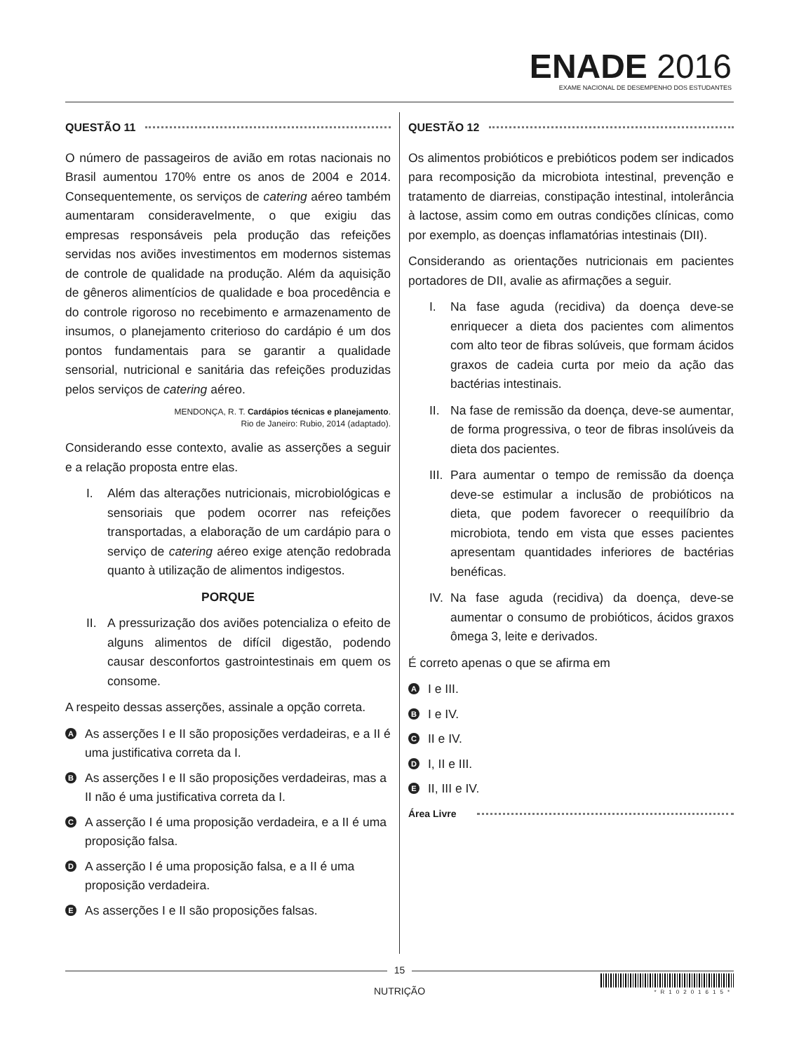ENADE 2016
EXAME NACIONAL DE DESEMPENHO DOS ESTUDANTES
QUESTÃO 11
O número de passageiros de avião em rotas nacionais no Brasil aumentou 170% entre os anos de 2004 e 2014. Consequentemente, os serviços de catering aéreo também aumentaram consideravelmente, o que exigiu das empresas responsáveis pela produção das refeições servidas nos aviões investimentos em modernos sistemas de controle de qualidade na produção. Além da aquisição de gêneros alimentícios de qualidade e boa procedência e do controle rigoroso no recebimento e armazenamento de insumos, o planejamento criterioso do cardápio é um dos pontos fundamentais para se garantir a qualidade sensorial, nutricional e sanitária das refeições produzidas pelos serviços de catering aéreo.
MENDONÇA, R. T. Cardápios técnicas e planejamento.
Rio de Janeiro: Rubio, 2014 (adaptado).
Considerando esse contexto, avalie as asserções a seguir e a relação proposta entre elas.
I. Além das alterações nutricionais, microbiológicas e sensoriais que podem ocorrer nas refeições transportadas, a elaboração de um cardápio para o serviço de catering aéreo exige atenção redobrada quanto à utilização de alimentos indigestos.
PORQUE
II.
A pressurização dos aviões potencializa o efeito de alguns alimentos de difícil digestão, podendo causar desconfortos gastrointestinais em quem os consome.
A respeito dessas asserções, assinale a opção correta.
A
As asserções I e II são proposições verdadeiras, e a II é uma justificativa correta da I.
B
As asserções I e II são proposições verdadeiras, mas a II não é uma justificativa correta da I.
C
A asserção I é uma proposição verdadeira, e a II é uma proposição falsa.
D
A asserção I é uma proposição falsa, e a II é uma proposição verdadeira.
E
As asserções I e II são proposições falsas.
QUESTÃO 12
Os alimentos probióticos e prebióticos podem ser indicados para recomposição da microbiota intestinal, prevenção e tratamento de diarreias, constipação intestinal, intolerância à lactose, assim como em outras condições clínicas, como por exemplo, as doenças inflamatórias intestinais (DII).
Considerando as orientações nutricionais em pacientes portadores de DII, avalie as afirmações a seguir.
I. Na fase aguda (recidiva) da doença deve-se enriquecer a dieta dos pacientes com alimentos com alto teor de fibras solúveis, que formam ácidos graxos de cadeia curta por meio da ação das bactérias intestinais.
II.
Na fase de remissão da doença, deve-se aumentar, de forma progressiva, o teor de fibras insolúveis da dieta dos pacientes.
III.
Para aumentar o tempo de remissão da doença deve-se estimular a inclusão de probióticos na dieta, que podem favorecer o reequilíbrio da microbiota, tendo em vista que esses pacientes apresentam quantidades inferiores de bactérias benéficas.
IV.
Na fase aguda (recidiva) da doença, deve-se aumentar o consumo de probióticos, ácidos graxos ômega 3, leite e derivados.
É correto apenas o que se afirma em
A
I e III.
B
I e IV.
C
II e IV.
D
I, II e III.
E
II, III e IV.
Área Livre
15
NUTRIÇÃO
*R10201615*